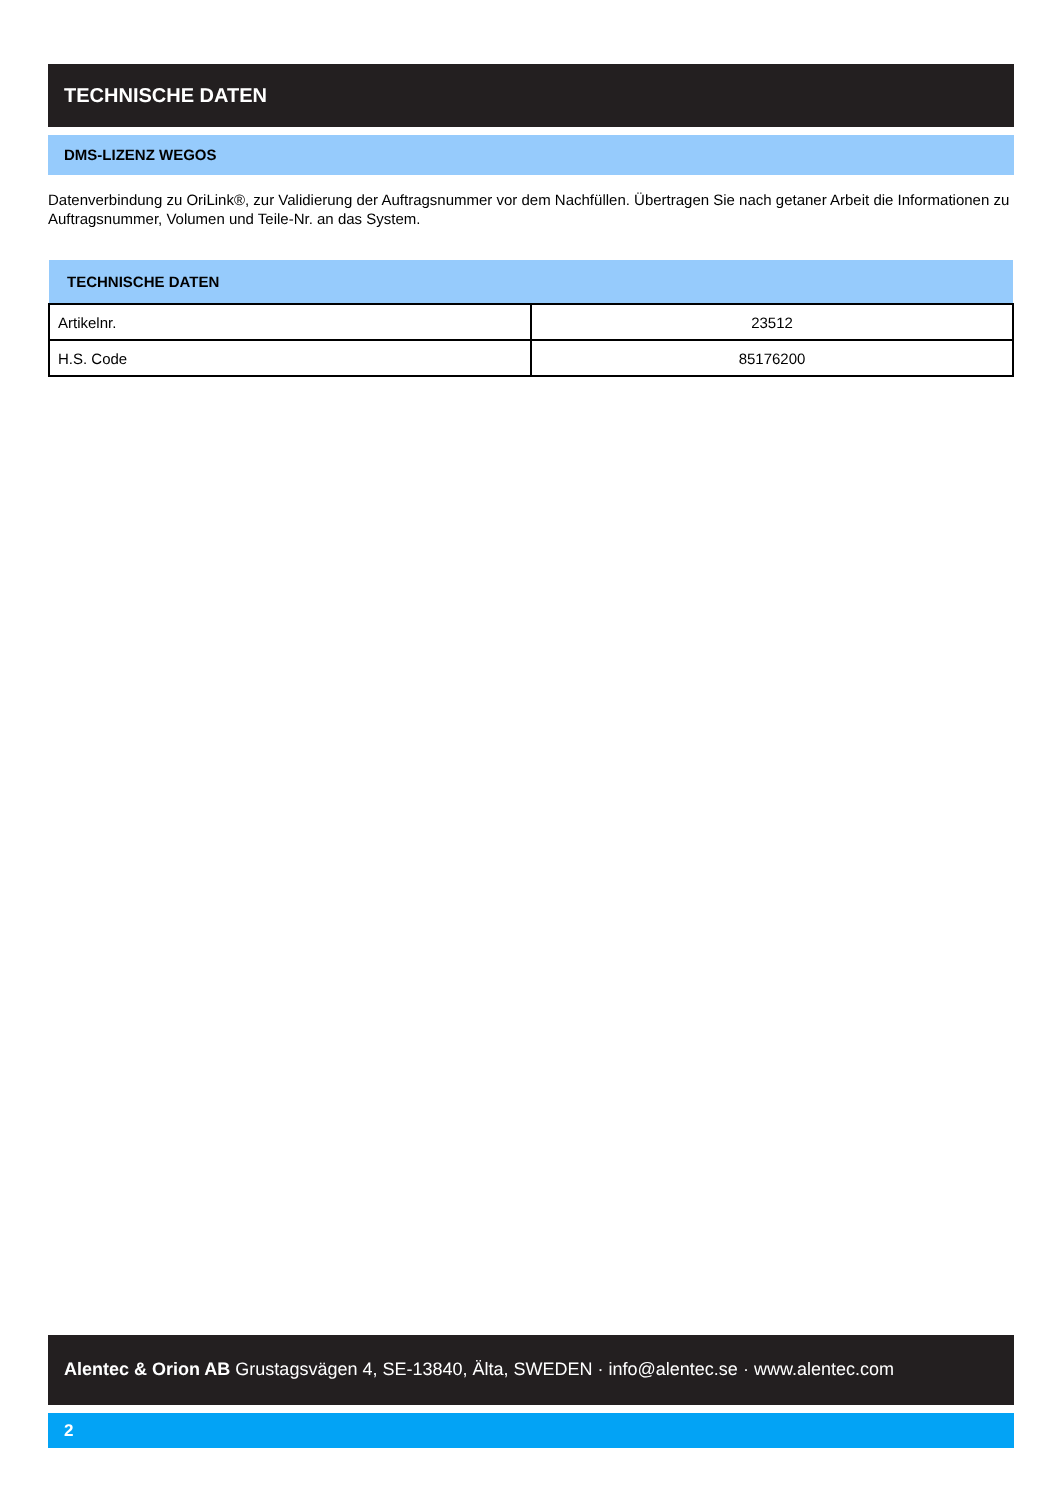TECHNISCHE DATEN
DMS-LIZENZ WEGOS
Datenverbindung zu OriLink®, zur Validierung der Auftragsnummer vor dem Nachfüllen. Übertragen Sie nach getaner Arbeit die Informationen zu Auftragsnummer, Volumen und Teile-Nr. an das System.
| TECHNISCHE DATEN | |
| --- | --- |
| Artikelnr. | 23512 |
| H.S. Code | 85176200 |
Alentec & Orion AB Grustagsvägen 4, SE-13840, Älta, SWEDEN · info@alentec.se · www.alentec.com
2